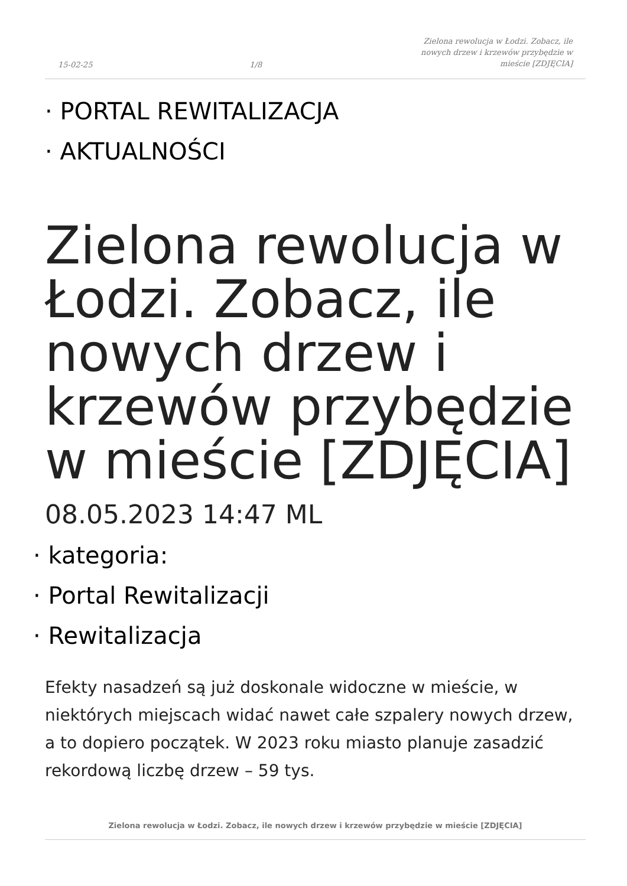15-02-25 1/8 Zielona rewolucja w Łodzi. Zobacz, ile nowych drzew i krzewów przybędzie w mieście [ZDJĘCIA]
· PORTAL REWITALIZACJA
· AKTUALNOŚCI
Zielona rewolucja w Łodzi. Zobacz, ile nowych drzew i krzewów przybędzie w mieście [ZDJĘCIA]
08.05.2023 14:47 ML
· kategoria:
· Portal Rewitalizacji
· Rewitalizacja
Efekty nasadzeń są już doskonale widoczne w mieście, w niektórych miejscach widać nawet całe szpalery nowych drzew, a to dopiero początek. W 2023 roku miasto planuje zasadzić rekordową liczbę drzew – 59 tys.
Zielona rewolucja w Łodzi. Zobacz, ile nowych drzew i krzewów przybędzie w mieście [ZDJĘCIA]